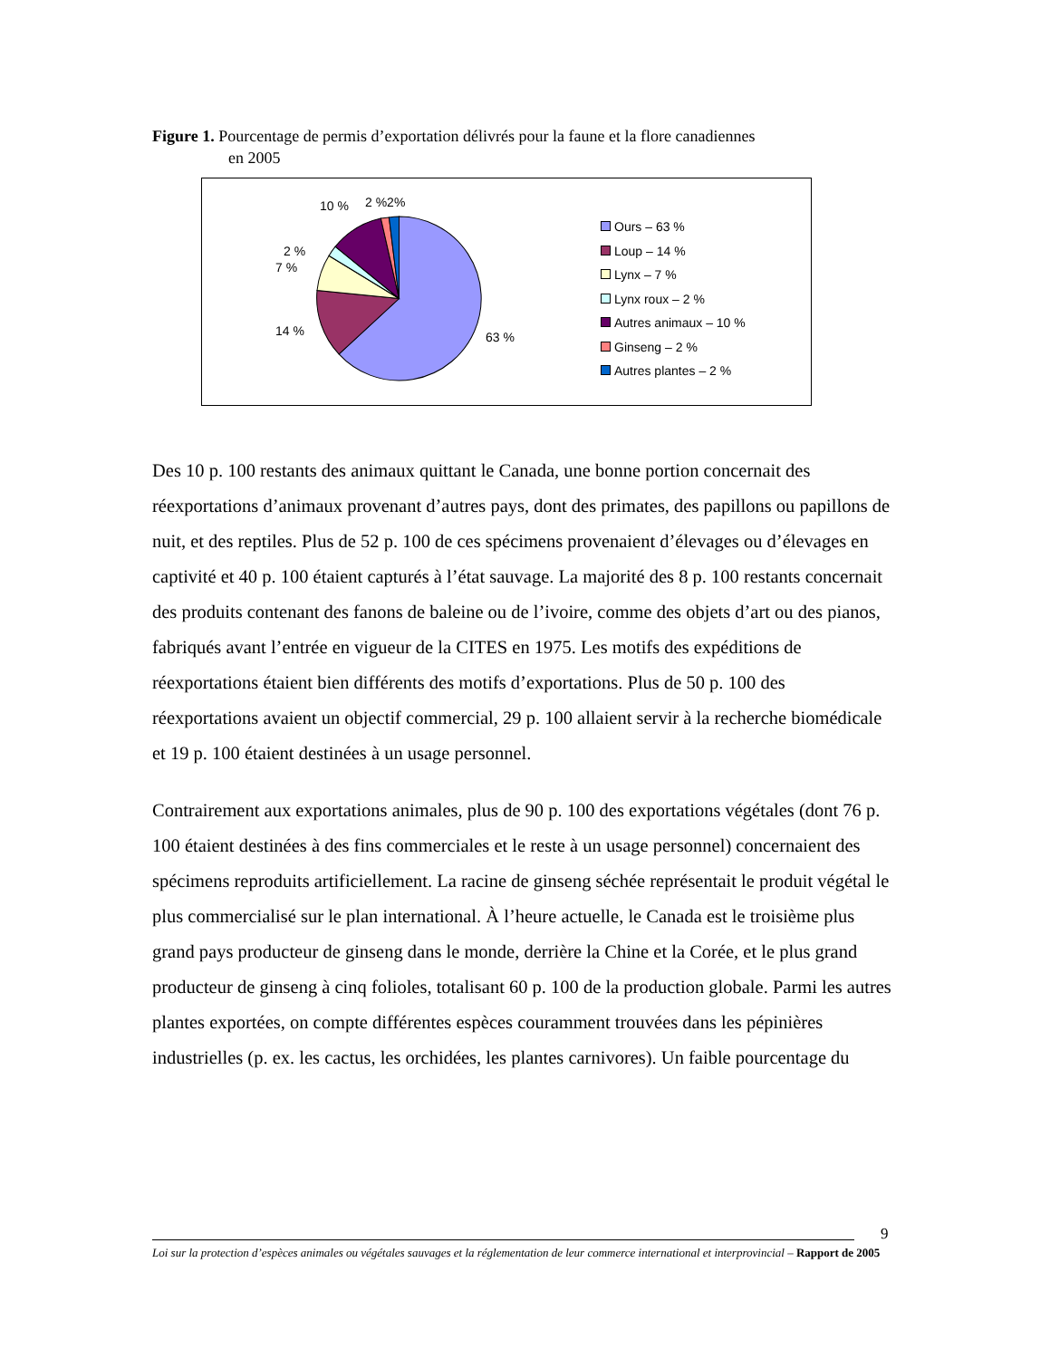Figure 1. Pourcentage de permis d’exportation délivrés pour la faune et la flore canadiennes
en 2005
10 % 2 %2%
2 %
7 %
14 % 63 %
Ours – 63 %
Loup – 14 %
Lynx – 7 %
Lynx roux – 2 %
Autres animaux – 10 %
Ginseng – 2 %
Autres plantes – 2 %
Des 10 p. 100 restants des animaux quittant le Canada, une bonne portion concernait des réexportations d’animaux provenant d’autres pays, dont des primates, des papillons ou papillons de nuit, et des reptiles. Plus de 52 p. 100 de ces spécimens provenaient d’élevages ou d’élevages en captivité et 40 p. 100 étaient capturés à l’état sauvage. La majorité des 8 p. 100 restants concernait des produits contenant des fanons de baleine ou de l’ivoire, comme des objets d’art ou des pianos, fabriqués avant l’entrée en vigueur de la CITES en 1975. Les motifs des expéditions de réexportations étaient bien différents des motifs d’exportations. Plus de 50 p. 100 des réexportations avaient un objectif commercial, 29 p. 100 allaient servir à la recherche biomédicale et 19 p. 100 étaient destinées à un usage personnel.
Contrairement aux exportations animales, plus de 90 p. 100 des exportations végétales (dont 76 p. 100 étaient destinées à des fins commerciales et le reste à un usage personnel) concernaient des spécimens reproduits artificiellement. La racine de ginseng séchée représentait le produit végétal le plus commercialisé sur le plan international. À l’heure actuelle, le Canada est le troisième plus grand pays producteur de ginseng dans le monde, derrière la Chine et la Corée, et le plus grand producteur de ginseng à cinq folioles, totalisant 60 p. 100 de la production globale. Parmi les autres plantes exportées, on compte différentes espèces couramment trouvées dans les pépinières industrielles (p. ex. les cactus, les orchidées, les plantes carnivores). Un faible pourcentage du
9
Loi sur la protection d’espèces animales ou végétales sauvages et la réglementation de leur commerce international et interprovincial – Rapport de 2005